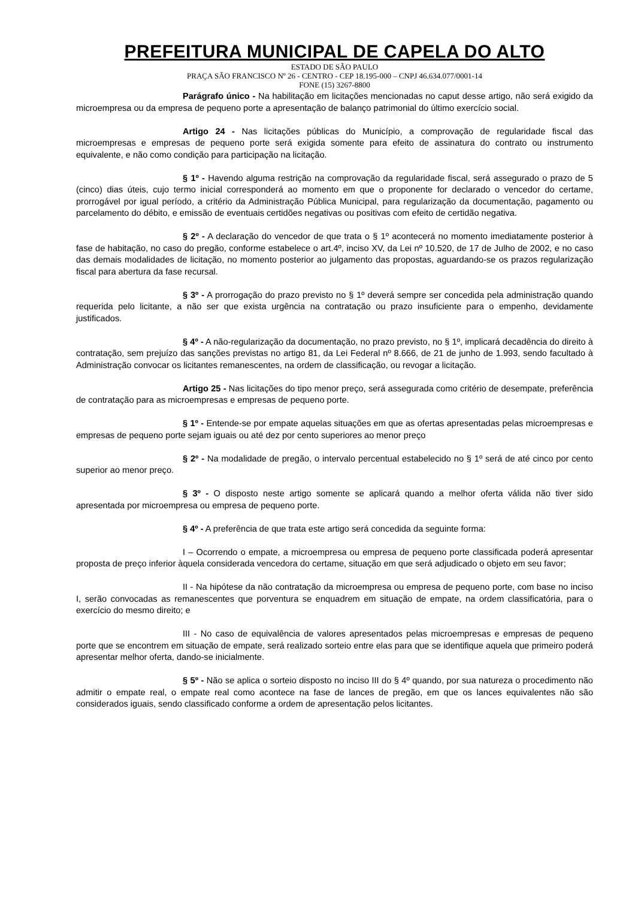PREFEITURA MUNICIPAL DE CAPELA DO ALTO
ESTADO DE SÃO PAULO
PRAÇA SÃO FRANCISCO Nº 26 - CENTRO - CEP 18.195-000 – CNPJ 46.634.077/0001-14
FONE (15) 3267-8800
Parágrafo único - Na habilitação em licitações mencionadas no caput desse artigo, não será exigido da microempresa ou da empresa de pequeno porte a apresentação de balanço patrimonial do último exercício social.
Artigo 24 - Nas licitações públicas do Município, a comprovação de regularidade fiscal das microempresas e empresas de pequeno porte será exigida somente para efeito de assinatura do contrato ou instrumento equivalente, e não como condição para participação na licitação.
§ 1º - Havendo alguma restrição na comprovação da regularidade fiscal, será assegurado o prazo de 5 (cinco) dias úteis, cujo termo inicial corresponderá ao momento em que o proponente for declarado o vencedor do certame, prorrogável por igual período, a critério da Administração Pública Municipal, para regularização da documentação, pagamento ou parcelamento do débito, e emissão de eventuais certidões negativas ou positivas com efeito de certidão negativa.
§ 2º - A declaração do vencedor de que trata o § 1º acontecerá no momento imediatamente posterior à fase de habitação, no caso do pregão, conforme estabelece o art.4º, inciso XV, da Lei nº 10.520, de 17 de Julho de 2002, e no caso das demais modalidades de licitação, no momento posterior ao julgamento das propostas, aguardando-se os prazos regularização fiscal para abertura da fase recursal.
§ 3º - A prorrogação do prazo previsto no § 1º deverá sempre ser concedida pela administração quando requerida pelo licitante, a não ser que exista urgência na contratação ou prazo insuficiente para o empenho, devidamente justificados.
§ 4º - A não-regularização da documentação, no prazo previsto, no § 1º, implicará decadência do direito à contratação, sem prejuízo das sanções previstas no artigo 81, da Lei Federal nº 8.666, de 21 de junho de 1.993, sendo facultado à Administração convocar os licitantes remanescentes, na ordem de classificação, ou revogar a licitação.
Artigo 25 - Nas licitações do tipo menor preço, será assegurada como critério de desempate, preferência de contratação para as microempresas e empresas de pequeno porte.
§ 1º - Entende-se por empate aquelas situações em que as ofertas apresentadas pelas microempresas e empresas de pequeno porte sejam iguais ou até dez por cento superiores ao menor preço
§ 2º - Na modalidade de pregão, o intervalo percentual estabelecido no § 1º será de até cinco por cento superior ao menor preço.
§ 3º - O disposto neste artigo somente se aplicará quando a melhor oferta válida não tiver sido apresentada por microempresa ou empresa de pequeno porte.
§ 4º - A preferência de que trata este artigo será concedida da seguinte forma:
I – Ocorrendo o empate, a microempresa ou empresa de pequeno porte classificada poderá apresentar proposta de preço inferior àquela considerada vencedora do certame, situação em que será adjudicado o objeto em seu favor;
II - Na hipótese da não contratação da microempresa ou empresa de pequeno porte, com base no inciso I, serão convocadas as remanescentes que porventura se enquadrem em situação de empate, na ordem classificatória, para o exercício do mesmo direito; e
III - No caso de equivalência de valores apresentados pelas microempresas e empresas de pequeno porte que se encontrem em situação de empate, será realizado sorteio entre elas para que se identifique aquela que primeiro poderá apresentar melhor oferta, dando-se inicialmente.
§ 5º - Não se aplica o sorteio disposto no inciso III do § 4º quando, por sua natureza o procedimento não admitir o empate real, o empate real como acontece na fase de lances de pregão, em que os lances equivalentes não são considerados iguais, sendo classificado conforme a ordem de apresentação pelos licitantes.